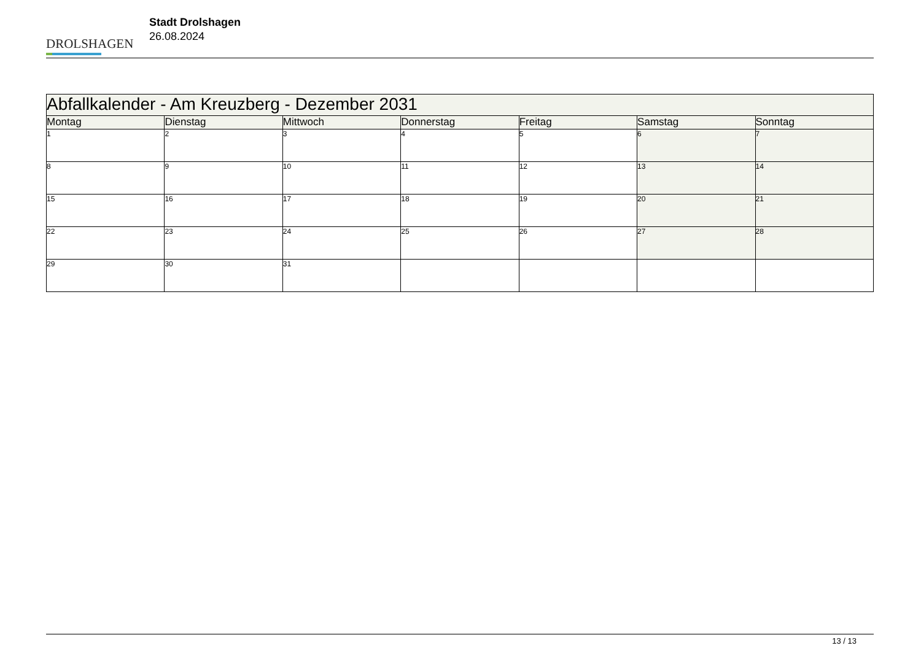DROLSHAGEN
Stadt Drolshagen
26.08.2024
| Abfallkalender - Am Kreuzberg - Dezember 2031 | | | | | | |
| --- | --- | --- | --- | --- | --- | --- |
| Montag | Dienstag | Mittwoch | Donnerstag | Freitag | Samstag | Sonntag |
| 1 | 2 | 3 | 4 | 5 | 6 | 7 |
| 8 | 9 | 10 | 11 | 12 | 13 | 14 |
| 15 | 16 | 17 | 18 | 19 | 20 | 21 |
| 22 | 23 | 24 | 25 | 26 | 27 | 28 |
| 29 | 30 | 31 | | | | |
13 / 13